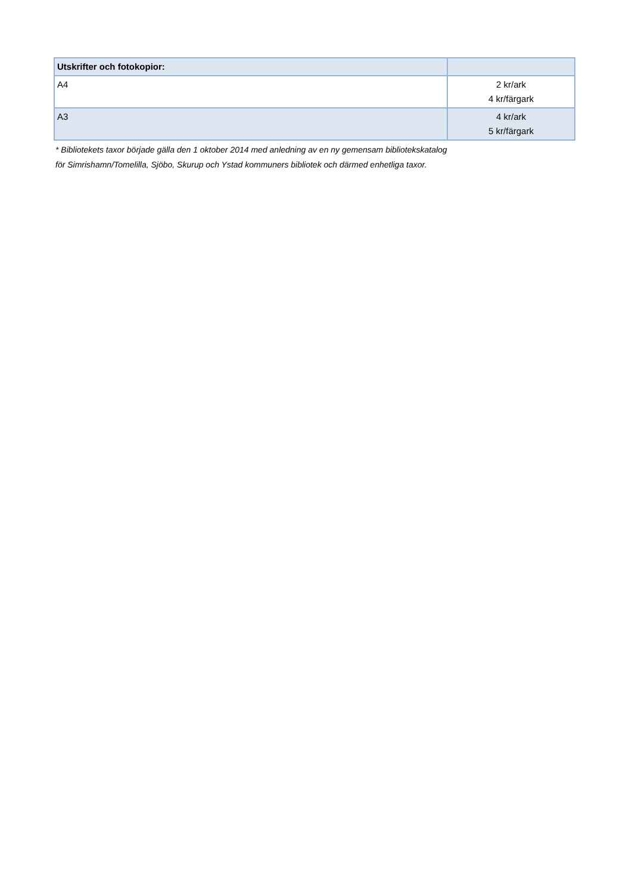| Utskrifter och fotokopior: | |
| --- | --- |
| A4 | 2 kr/ark 4 kr/färgark |
| A3 | 4 kr/ark 5 kr/färgark |
* Bibliotekets taxor började gälla den 1 oktober 2014 med anledning av en ny gemensam bibliotekskatalog
för Simrishamn/Tomelilla, Sjöbo, Skurup och Ystad kommuners bibliotek och därmed enhetliga taxor.